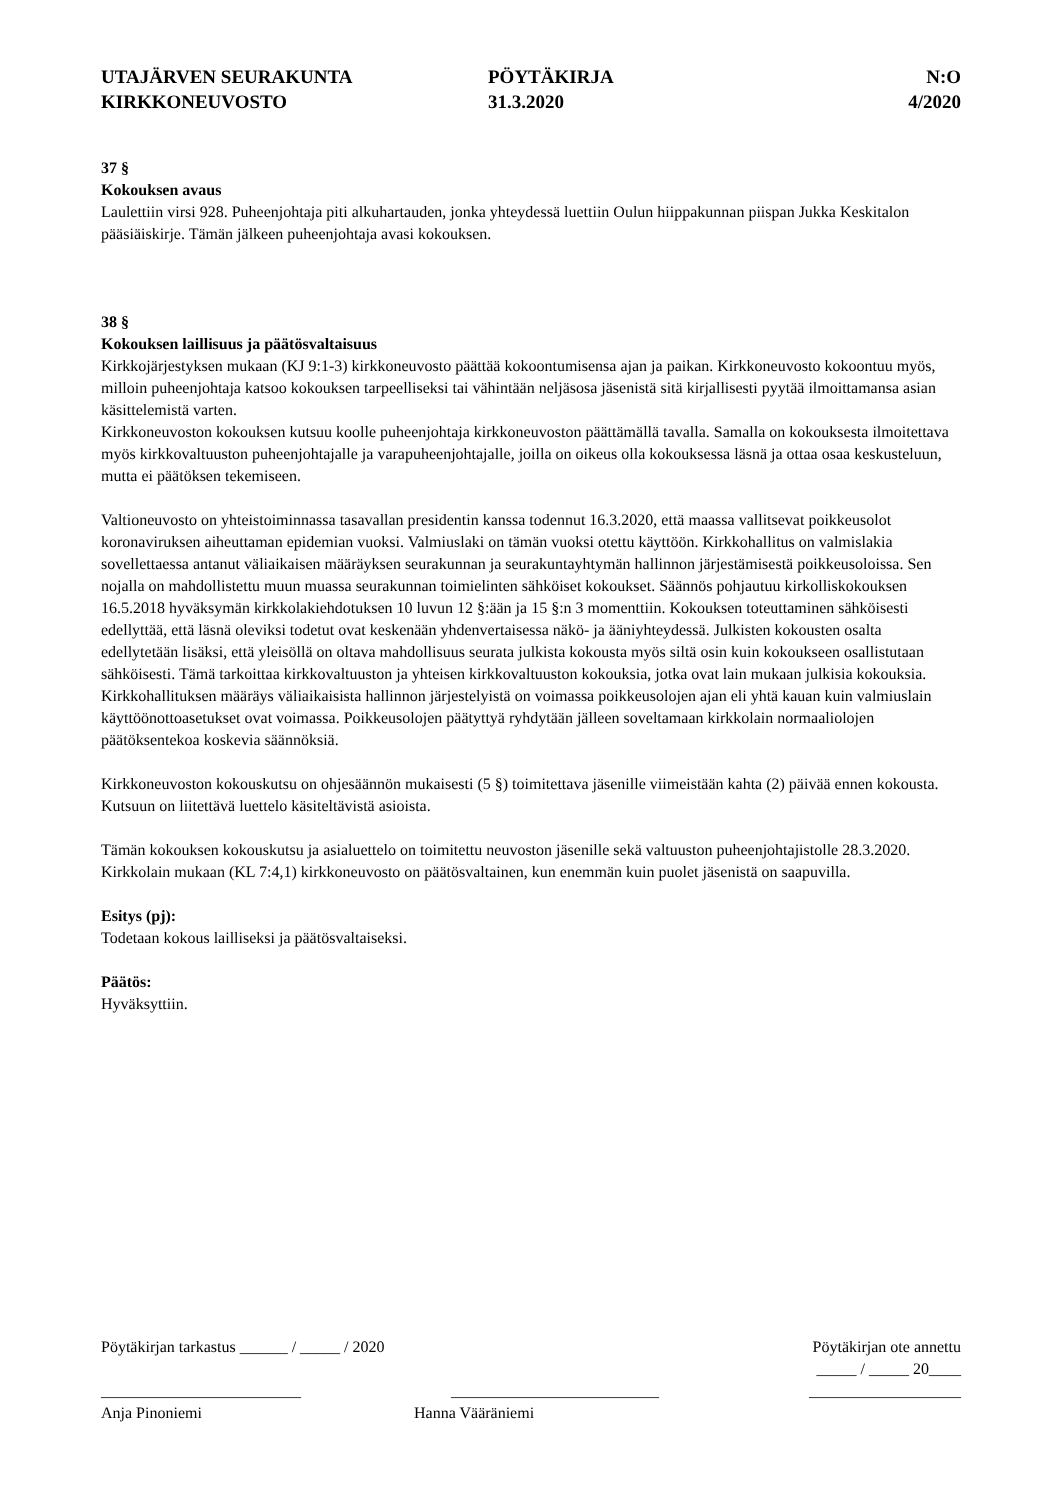UTAJÄRVEN SEURAKUNTA
KIRKKONEUVOSTO
PÖYTÄKIRJA
31.3.2020
N:O
4/2020
37 §
Kokouksen avaus
Laulettiin virsi 928. Puheenjohtaja piti alkuhartauden, jonka yhteydessä luettiin Oulun hiippakunnan piispan Jukka Keskitalon pääsiäiskirje. Tämän jälkeen puheenjohtaja avasi kokouksen.
38 §
Kokouksen laillisuus ja päätösvaltaisuus
Kirkkojärjestyksen mukaan (KJ 9:1-3) kirkkoneuvosto päättää kokoontumisensa ajan ja paikan. Kirkkoneuvosto kokoontuu myös, milloin puheenjohtaja katsoo kokouksen tarpeelliseksi tai vähintään neljäsosa jäsenistä sitä kirjallisesti pyytää ilmoittamansa asian käsittelemistä varten.
Kirkkoneuvoston kokouksen kutsuu koolle puheenjohtaja kirkkoneuvoston päättämällä tavalla. Samalla on kokouksesta ilmoitettava myös kirkkovaltuuston puheenjohtajalle ja varapuheenjohtajalle, joilla on oikeus olla kokouksessa läsnä ja ottaa osaa keskusteluun, mutta ei päätöksen tekemiseen.
Valtioneuvosto on yhteistoiminnassa tasavallan presidentin kanssa todennut 16.3.2020, että maassa vallitsevat poikkeusolot koronaviruksen aiheuttaman epidemian vuoksi. Valmiuslaki on tämän vuoksi otettu käyttöön. Kirkkohallitus on valmislakia sovellettaessa antanut väliaikaisen määräyksen seurakunnan ja seurakuntayhtymän hallinnon järjestämisestä poikkeusoloissa. Sen nojalla on mahdollistettu muun muassa seurakunnan toimielinten sähköiset kokoukset. Säännös pohjautuu kirkolliskokouksen 16.5.2018 hyväksymän kirkkolakiehdotuksen 10 luvun 12 §:ään ja 15 §:n 3 momenttiin. Kokouksen toteuttaminen sähköisesti edellyttää, että läsnä oleviksi todetut ovat keskenään yhdenvertaisessa näkö- ja ääniyhteydessä. Julkisten kokousten osalta edellytetään lisäksi, että yleisöllä on oltava mahdollisuus seurata julkista kokousta myös siltä osin kuin kokoukseen osallistutaan sähköisesti. Tämä tarkoittaa kirkkovaltuuston ja yhteisen kirkkovaltuuston kokouksia, jotka ovat lain mukaan julkisia kokouksia. Kirkkohallituksen määräys väliaikaisista hallinnon järjestelyistä on voimassa poikkeusolojen ajan eli yhtä kauan kuin valmiuslain käyttöönottoasetukset ovat voimassa. Poikkeusolojen päätyttyä ryhdytään jälleen soveltamaan kirkkolain normaaliolojen päätöksentekoa koskevia säännöksiä.
Kirkkoneuvoston kokouskutsu on ohjesäännön mukaisesti (5 §) toimitettava jäsenille viimeistään kahta (2) päivää ennen kokousta. Kutsuun on liitettävä luettelo käsiteltävistä asioista.
Tämän kokouksen kokouskutsu ja asialuettelo on toimitettu neuvoston jäsenille sekä valtuuston puheenjohtajistolle 28.3.2020. Kirkkolain mukaan (KL 7:4,1) kirkkoneuvosto on päätösvaltainen, kun enemmän kuin puolet jäsenistä on saapuvilla.
Esitys (pj):
Todetaan kokous lailliseksi ja päätösvaltaiseksi.
Päätös:
Hyväksyttiin.
Pöytäkirjan tarkastus ______ / _____ / 2020 Pöytäkirjan ote annettu
_____ / _____ 20____
_________________________ __________________________ ___________________
Anja Pinoniemi Hanna Vääräniemi